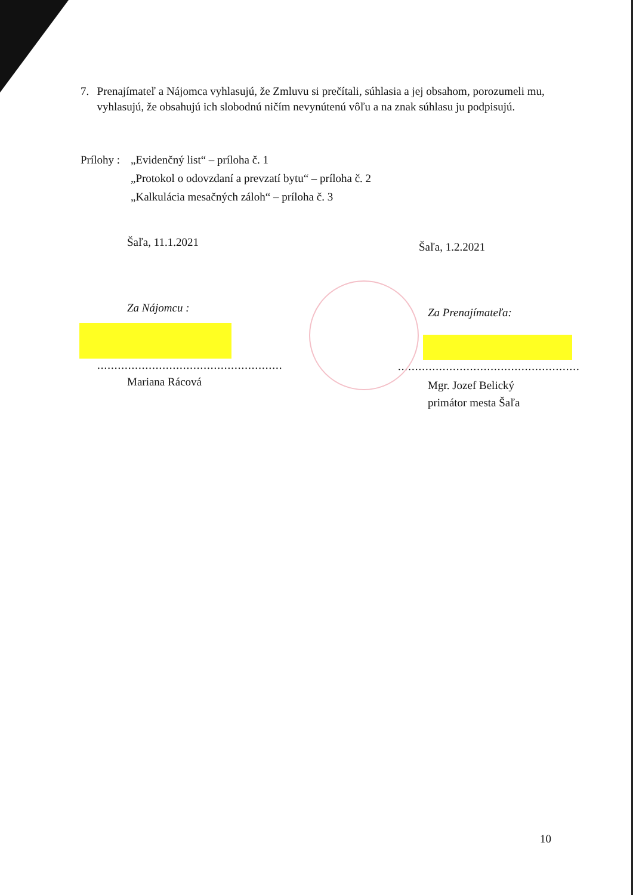7. Prenajímateľ a Nájomca vyhlasujú, že Zmluvu si prečítali, súhlasia a jej obsahom, porozumeli mu, vyhlasujú, že obsahujú ich slobodnú ničím nevynútenú vôľu a na znak súhlasu ju podpisujú.
Prílohy :
„Evidenčný list“ – príloha č. 1
„Protokol o odovzdaní a prevzatí bytu“ – príloha č. 2
„Kalkulácia mesačných záloh“ – príloha č. 3
Šaľa, 11.1.2021
Šaľa, 1.2.2021
Za Nájomcu :
......................................................
Mariana Rácová
Za Prenajímateľa:
.....................................................
Mgr. Jozef Belický
primátor mesta Šaľa
10